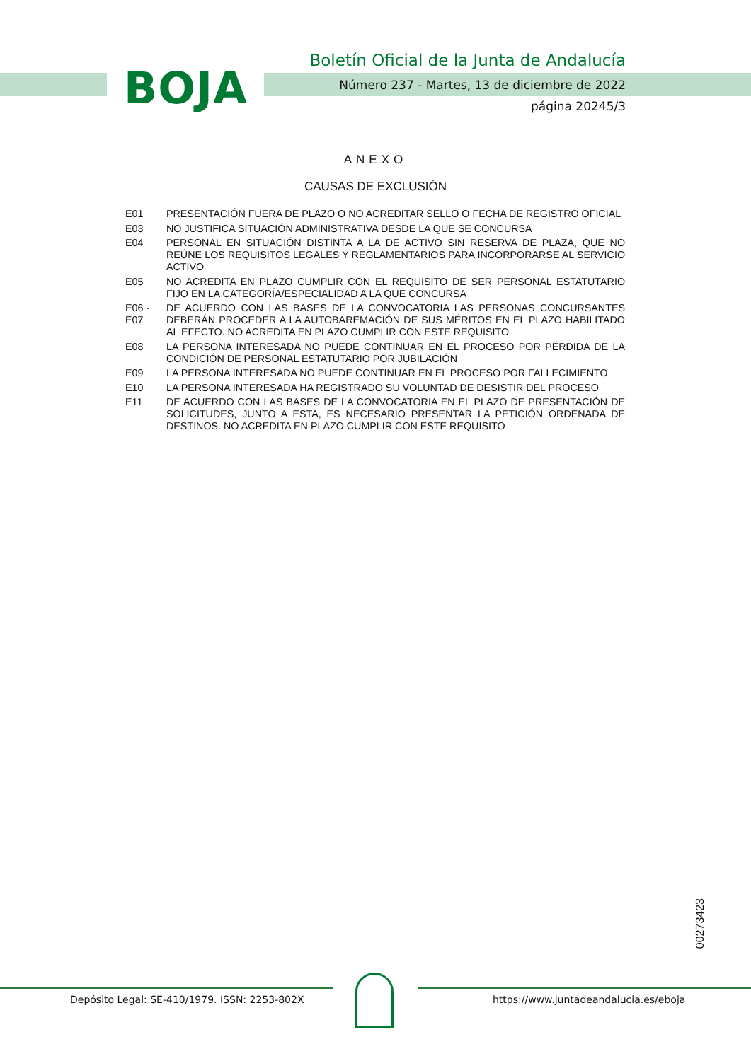BOJA
Boletín Oficial de la Junta de Andalucía
Número 237 - Martes, 13 de diciembre de 2022
página 20245/3
ANEXO
CAUSAS DE EXCLUSIÓN
E01 PRESENTACIÓN FUERA DE PLAZO O NO ACREDITAR SELLO O FECHA DE REGISTRO OFICIAL
E03 NO JUSTIFICA SITUACIÓN ADMINISTRATIVA DESDE LA QUE SE CONCURSA
E04 PERSONAL EN SITUACIÓN DISTINTA A LA DE ACTIVO SIN RESERVA DE PLAZA, QUE NO REÚNE LOS REQUISITOS LEGALES Y REGLAMENTARIOS PARA INCORPORARSE AL SERVICIO ACTIVO
E05 NO ACREDITA EN PLAZO CUMPLIR CON EL REQUISITO DE SER PERSONAL ESTATUTARIO FIJO EN LA CATEGORÍA/ESPECIALIDAD A LA QUE CONCURSA
E06 -
E07
DE ACUERDO CON LAS BASES DE LA CONVOCATORIA LAS PERSONAS CONCURSANTES DEBERÁN PROCEDER A LA AUTOBAREMACIÓN DE SUS MÉRITOS EN EL PLAZO HABILITADO AL EFECTO. NO ACREDITA EN PLAZO CUMPLIR CON ESTE REQUISITO
E08 LA PERSONA INTERESADA NO PUEDE CONTINUAR EN EL PROCESO POR PÉRDIDA DE LA CONDICIÓN DE PERSONAL ESTATUTARIO POR JUBILACIÓN
E09 LA PERSONA INTERESADA NO PUEDE CONTINUAR EN EL PROCESO POR FALLECIMIENTO
E10 LA PERSONA INTERESADA HA REGISTRADO SU VOLUNTAD DE DESISTIR DEL PROCESO
E11 DE ACUERDO CON LAS BASES DE LA CONVOCATORIA EN EL PLAZO DE PRESENTACIÓN DE SOLICITUDES, JUNTO A ESTA, ES NECESARIO PRESENTAR LA PETICIÓN ORDENADA DE DESTINOS. NO ACREDITA EN PLAZO CUMPLIR CON ESTE REQUISITO
00273423
Depósito Legal: SE-410/1979. ISSN: 2253-802X
https://www.juntadeandalucia.es/eboja